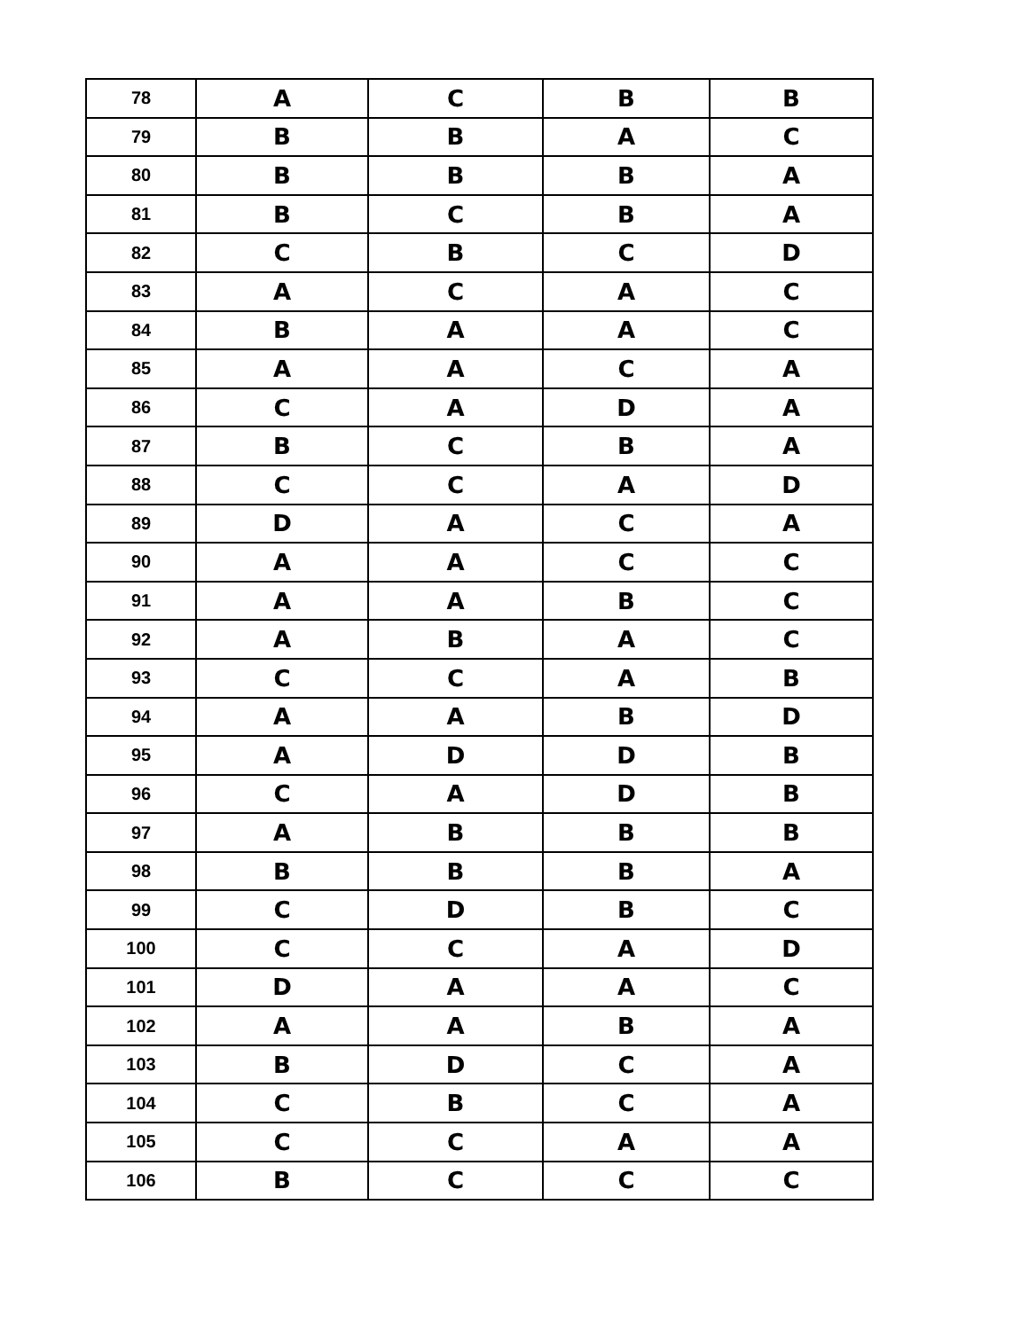| 78 | A | C | B | B |
| 79 | B | B | A | C |
| 80 | B | B | B | A |
| 81 | B | C | B | A |
| 82 | C | B | C | D |
| 83 | A | C | A | C |
| 84 | B | A | A | C |
| 85 | A | A | C | A |
| 86 | C | A | D | A |
| 87 | B | C | B | A |
| 88 | C | C | A | D |
| 89 | D | A | C | A |
| 90 | A | A | C | C |
| 91 | A | A | B | C |
| 92 | A | B | A | C |
| 93 | C | C | A | B |
| 94 | A | A | B | D |
| 95 | A | D | D | B |
| 96 | C | A | D | B |
| 97 | A | B | B | B |
| 98 | B | B | B | A |
| 99 | C | D | B | C |
| 100 | C | C | A | D |
| 101 | D | A | A | C |
| 102 | A | A | B | A |
| 103 | B | D | C | A |
| 104 | C | B | C | A |
| 105 | C | C | A | A |
| 106 | B | C | C | C |